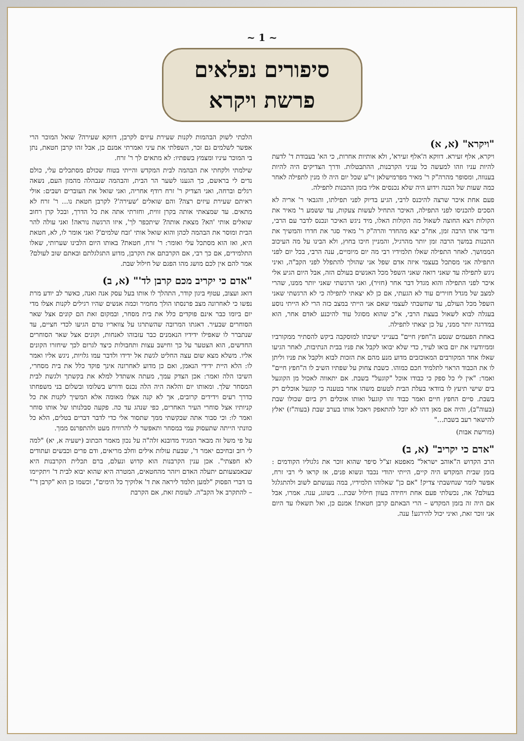~ 1 ~
סיפורים נפלאים
פרשת ויקרא
"ויקרא" (א, א)
ויקרא, אלף זעירא. דווקא ה'אלף זעירא', ולא אותיות אחרות, כי הא' בעבודת ד' לדעת להיות עניו וזהו למעשה כל עניני הקרבנות, ההתבטלות. ודרך הצדיקים היה להיות בענווה, ומסופר מהרה"ק ר' מאיר מפרמישלאן זי"ע שכל יום היה לו מנין לתפילה לאחר כמה שעות של הכנה וידוע היה שלא נכנסים אליו בזמן ההכנות לתפילה.
פעם אחת איכר שרצה להיכנס לרבי, הגיע בדיוק לפני תפילתו, והגבאי ר' אריה לא הסכים להכניסו לפני התפילה, האיכר התחיל לעשות צעקות, עד ששמע ר' מאיר את הקולות ויצא החוצה לשאול מה הקולות האלו, מיד ניגש האיכר ונכנס לדבר עם הרבי, ודיבר אתו הרבה זמן, אח"כ יצא מהחדר והרה"ק ר' מאיר סגר את חדרו והמשיך את ההכנות במשך הרבה זמן יותר מהרגיל, והמניין חיכו בחוץ, ולא הבינו על מה העיכוב הממושך. לאחר התפילה שאלו תלמידיו רבי מה יום מיומיים, ענה הרבי, בכל יום לפני התפילה אני מסתכל בעצמי איזה אדם שפל אני שהולך להתפלל לפני הקב"ה, ואיני ניגש לתפילה עד שאני רואה שאני השפל מכל האנשים בעולם הזה, אבל היום הגיע אלי איכר לפני התפילה והוא מגדל דבר אחר (חזיר), ואני הרגשתי שאני יותר ממנו, שהרי למצב של מגדל חזירים עוד לא הגעתי, אם כן לא יצאתי לתפילה כי לא הרגשתי שאני השפל מכל העולם, עד שחשבתי לעצמי שאם אני הייתי במצב כזה הרי לא הייתי נוסע בעגלה לבוא לשאול בעצת הרבי, א"כ שהוא מסוגל עוד להיכנע לאדם אחר, הוא במדרגה יותר ממני, על כן יצאתי לתפילה.
באחת הפעמים שנסע ה"חפץ חיים" בענייני ישיבתו למוסקבה ביקש להסתיר ממקורביו וממיודעיו את יום בואו לעיר, כדי שלא יבואו לקבל את פניו בבית הנתיבות, לאחר הגיעו שאלו אחד המקורבים המאוכזבים מדוע מנע מהם את הזכות לבוא ולקבל את פניו וליתן לו את הכבוד הראוי לתלמיד חכם כמוהו. כשבת צחוק על שפתיו השיב לו ה"חפץ חיים" ואמר: "אין לי כל ספק כי כבודו אוכל "קוגעל" בשבת. אם יתאווה לאכול מן הקוגעל בים שישי תיעץ לו בוודאי בעלת הבית לטעום משהו אחר בטענה כי קוגעל אוכלים רק בשבת. סיים החפץ חיים ואמר כבוד זהו קוגעל ואותו אוכלים רק ביום שכולו שבת (בעוה"ב), והיה אם מאן דהו לא יוכל להתאפק ויאכל אותו בערב שבת (בעוה"ז) יאלץ להישאר רעב בשבת..."
(מורשת אבות)
"אדם כי יקריב" (א, ב)
הרב הקדוש ה"אוהב ישראל" מאפטא זצ"ל סיפר שהוא זוכר את גלגוליו הקודמים : בזמן שבית המקדש היה קיים, הייתי יהודי נכבד ונשוא פנים, אז קראו לי רבי זרח, אפשר לומר שנחשבתי צדיק! "אם כן" שאלוהו תלמידיו, במה נענשתם לשוב ולהתגלגל בעולם? אה, נכשלתי פעם אחת ויחידה בעוון חילול שבת... בשוגג, ענה. אמרו, אבל אם היה זה בזמן המקדש – הרי הבאתם קרבן חטאת! אמנם כן, ואל תשאלו עד היום אני זוכר זאת, ואיני יכול להירגע! ענה.
הלכתי לשוק הבהמות לקנות שעירת עיזים לקרבן, דווקא שעירה? שואל המוכר הרי אפשר לשלמים גם זכר, השפלתי את עיני ואמרתי אמנם כן, אבל זהו קרבן חטאת, נתן בי המוכר עיניו ומצמץ בשפתיו: לא מתאים לך ר' זרח.
שילמתי ולקחתי את הבהמה לבית המקדש והייתי בטוח שכולם מסתכלים עלי, כולם נדים לי בראשם, כך הגענו לשער הר הבית, והבהמה שנבהלה מהמון העם, נשאה רגלים וברחה, ואני הצדיק ר' זרח רודף אחריה, ואני שואל את העוברים ושבים: אולי ראיתם שעירת עיזים רצה? והם שואלים 'שעירה'? לקרבן חטאת נו... ר' זרח לא מתאים. עד שמצאתי אותה בקרן זווית, וחזרתי אתה את כל הדרך, ובכל קרן רחוב שואלים אותי 'הא? מצאת אותה? שיתכפר לך', איזו הרגשה נוראה! ואני עולה להר הבית ומוסר את הבהמה לכהן והוא שואל אותי 'זבח שלמים'? ואני אומר לו, לא, חטאת היא, ואז הוא מסתכל עלי ואומר: ר' זרח, חטאת? באותו היום הלבינו שערותי, שאלו התלמידים, אם כך רבי, אם הקרבתם את הקרבן, מדוע התגלגלתם ובאתם שוב לעולם? אמר להם אין לכם מושג מהו הפגם של חילול שבת.
"אדם כי יקריב מכם קרבן לד'" (א, ב)
דואג ועצוב, עטוף ביגון קודר, התהלך לו אותו בעל עסק אנה ואנה, כאשר לב יודע מרת נפשו כי לאחרונה מצב פרנסתו הולך מחמיר וכמה אנשים שהיו רגילים לקנות אצלו מדי יום ביומו כבר אינם פוקדים כלל את בית מסחר, ובמקום זאת הם קונים אצל שאר הסוחרים שבעיר. דאגתו המרובה שהשתרגו על צוואריו טרם הגיעו לכדי חציים, עד שנתברר לו שאפילו ידידיו הנאמנים כבר עזבוהו לאנחות, וקונים אצל שאר הסוחרים החדשים, הוא הצטער על כך וחישב עצות ותחבולות כיצד לגרום לכך שיחזרו הקונים אליו. משלא מצא שום עצה החליט לגשת אל ידידו ולדבר עמו גלויות, ניגש אליו ואמר לו: הלא היית ידידי הנאמן, ואם כן מדוע לאחרונה אינך פוקד כלל את בית מסחרי, השיבו הלה ואמר: אכן הצדק עמך, מעתה אשתדל למלא את בקשתך ולגשת לבית המסחר שלך. ומאותו יום והלאה היה הלה נכנס ודורש בשלומו ובשלום בני משפחתו כדרך רעים וידידים קרובים, אך לא קנה אצלו מאומה אלא המשיך לקנות את כל קניותיו אצל סוחרי העיר האחרים, כפי שנהג עד כה. פקעה סבלנותו של אותו סוחר ואמר לו: וכי סבור אתה שבקשתי ממך שתסור אלי כדי לדבר דברים בטלים, הלא כל כוונתי הייתה שתעסוק עמי במסחר ותאפשר לי להרוויח מעט ולהתפרנס ממך.
על פי משל זה מבאר המגיד מדובנא זלה"ה על נכון מאמר הכתוב (ישעיה א, יא) "למה לי רוב זבחיכם יאמר ד', שבעת עולות אילים וחלב מריאים, ודם פרים וכבשים ועתודים לא חפצתי". אכן ענין הקרבנות הוא קדוש ונעלם, ברם תכלית הקרבנות היא שבאמצעותם יתעלה האדם ויזהר מהחטאים, המטרה היא שהוא יבוא לבית ד' ויתקיימו בו דברי הפסוק "למען תלמד ליראה את ד' אלוקיך כל הימים", וכשמו כן הוא "קרבן ד'" – להתקרב אל הקב"ה. לעומת זאת, אם הקרבת